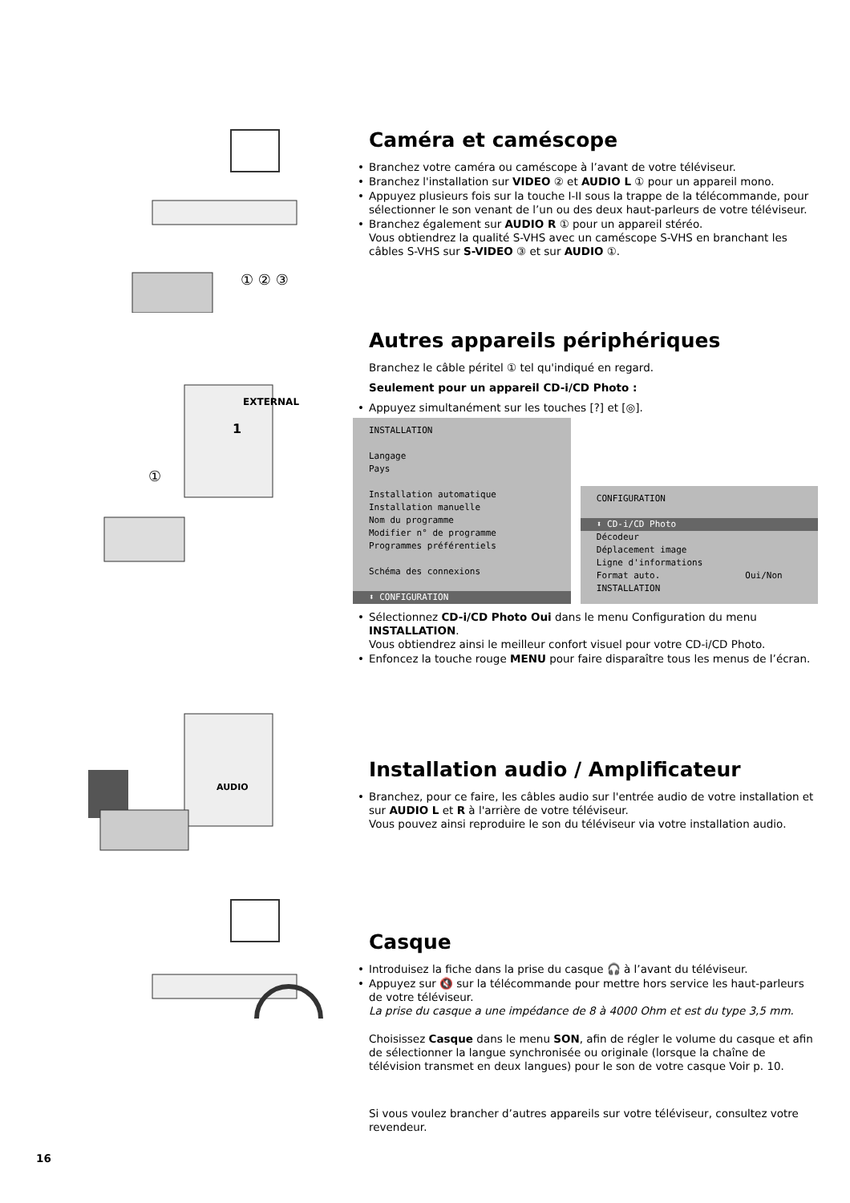① ② ③
Caméra et caméscope
• Branchez votre caméra ou caméscope à l’avant de votre téléviseur.
• Branchez l'installation sur VIDEO ② et AUDIO L ① pour un appareil mono.
• Appuyez plusieurs fois sur la touche I-II sous la trappe de la télécommande, pour sélectionner le son venant de l’un ou des deux haut-parleurs de votre téléviseur.
• Branchez également sur AUDIO R ① pour un appareil stéréo.
Vous obtiendrez la qualité S-VHS avec un caméscope S-VHS en branchant les câbles S-VHS sur S-VIDEO ③ et sur AUDIO ①.
EXTERNAL
1
①
Autres appareils périphériques
Branchez le câble péritel ① tel qu'indiqué en regard.
Seulement pour un appareil CD-i/CD Photo :
• Appuyez simultanément sur les touches [?] et [◎].
INSTALLATION
Langage
Pays
Installation automatique
Installation manuelle
Nom du programme
Modifier n° de programme
Programmes préférentiels
Schéma des connexions
⬍ CONFIGURATION
CONFIGURATION
⬍ CD-i/CD Photo
Décodeur
Déplacement image
Ligne d'informations
Format auto. Oui/Non
INSTALLATION
• Sélectionnez CD-i/CD Photo Oui dans le menu Configuration du menu INSTALLATION.
Vous obtiendrez ainsi le meilleur confort visuel pour votre CD-i/CD Photo.
• Enfoncez la touche rouge MENU pour faire disparaître tous les menus de l’écran.
AUDIO
Installation audio / Amplificateur
• Branchez, pour ce faire, les câbles audio sur l'entrée audio de votre installation et sur AUDIO L et R à l'arrière de votre téléviseur.
Vous pouvez ainsi reproduire le son du téléviseur via votre installation audio.
Casque
• Introduisez la fiche dans la prise du casque 🎧 à l’avant du téléviseur.
• Appuyez sur 🔇 sur la télécommande pour mettre hors service les haut-parleurs de votre téléviseur.
La prise du casque a une impédance de 8 à 4000 Ohm et est du type 3,5 mm.
Choisissez Casque dans le menu SON, afin de régler le volume du casque et afin de sélectionner la langue synchronisée ou originale (lorsque la chaîne de télévision transmet en deux langues) pour le son de votre casque Voir p. 10.
Si vous voulez brancher d’autres appareils sur votre téléviseur, consultez votre revendeur.
16